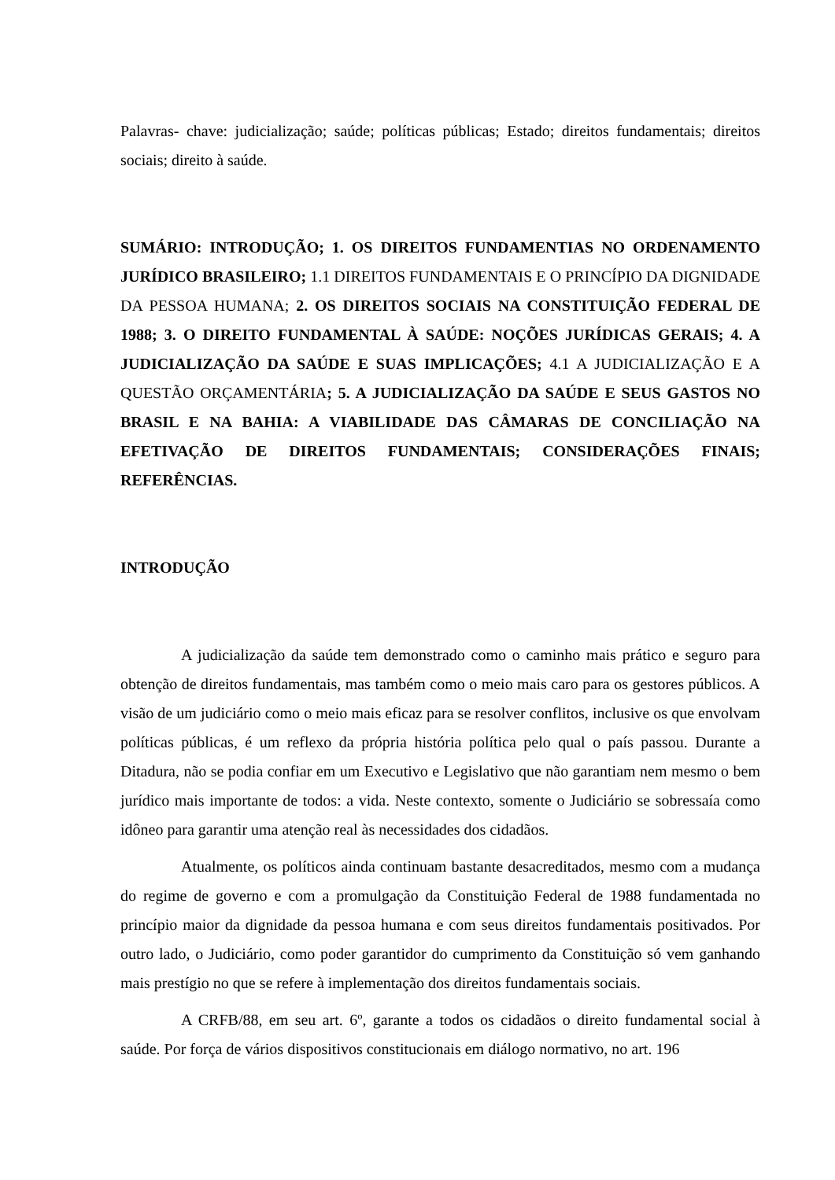Palavras- chave: judicialização; saúde; políticas públicas; Estado; direitos fundamentais; direitos sociais; direito à saúde.
SUMÁRIO: INTRODUÇÃO; 1. OS DIREITOS FUNDAMENTIAS NO ORDENAMENTO JURÍDICO BRASILEIRO; 1.1 DIREITOS FUNDAMENTAIS E O PRINCÍPIO DA DIGNIDADE DA PESSOA HUMANA; 2. OS DIREITOS SOCIAIS NA CONSTITUIÇÃO FEDERAL DE 1988; 3. O DIREITO FUNDAMENTAL À SAÚDE: NOÇÕES JURÍDICAS GERAIS; 4. A JUDICIALIZAÇÃO DA SAÚDE E SUAS IMPLICAÇÕES; 4.1 A JUDICIALIZAÇÃO E A QUESTÃO ORÇAMENTÁRIA; 5. A JUDICIALIZAÇÃO DA SAÚDE E SEUS GASTOS NO BRASIL E NA BAHIA: A VIABILIDADE DAS CÂMARAS DE CONCILIAÇÃO NA EFETIVAÇÃO DE DIREITOS FUNDAMENTAIS; CONSIDERAÇÕES FINAIS; REFERÊNCIAS.
INTRODUÇÃO
A judicialização da saúde tem demonstrado como o caminho mais prático e seguro para obtenção de direitos fundamentais, mas também como o meio mais caro para os gestores públicos. A visão de um judiciário como o meio mais eficaz para se resolver conflitos, inclusive os que envolvam políticas públicas, é um reflexo da própria história política pelo qual o país passou. Durante a Ditadura, não se podia confiar em um Executivo e Legislativo que não garantiam nem mesmo o bem jurídico mais importante de todos: a vida. Neste contexto, somente o Judiciário se sobressaía como idôneo para garantir uma atenção real às necessidades dos cidadãos.
Atualmente, os políticos ainda continuam bastante desacreditados, mesmo com a mudança do regime de governo e com a promulgação da Constituição Federal de 1988 fundamentada no princípio maior da dignidade da pessoa humana e com seus direitos fundamentais positivados. Por outro lado, o Judiciário, como poder garantidor do cumprimento da Constituição só vem ganhando mais prestígio no que se refere à implementação dos direitos fundamentais sociais.
A CRFB/88, em seu art. 6º, garante a todos os cidadãos o direito fundamental social à saúde. Por força de vários dispositivos constitucionais em diálogo normativo, no art. 196